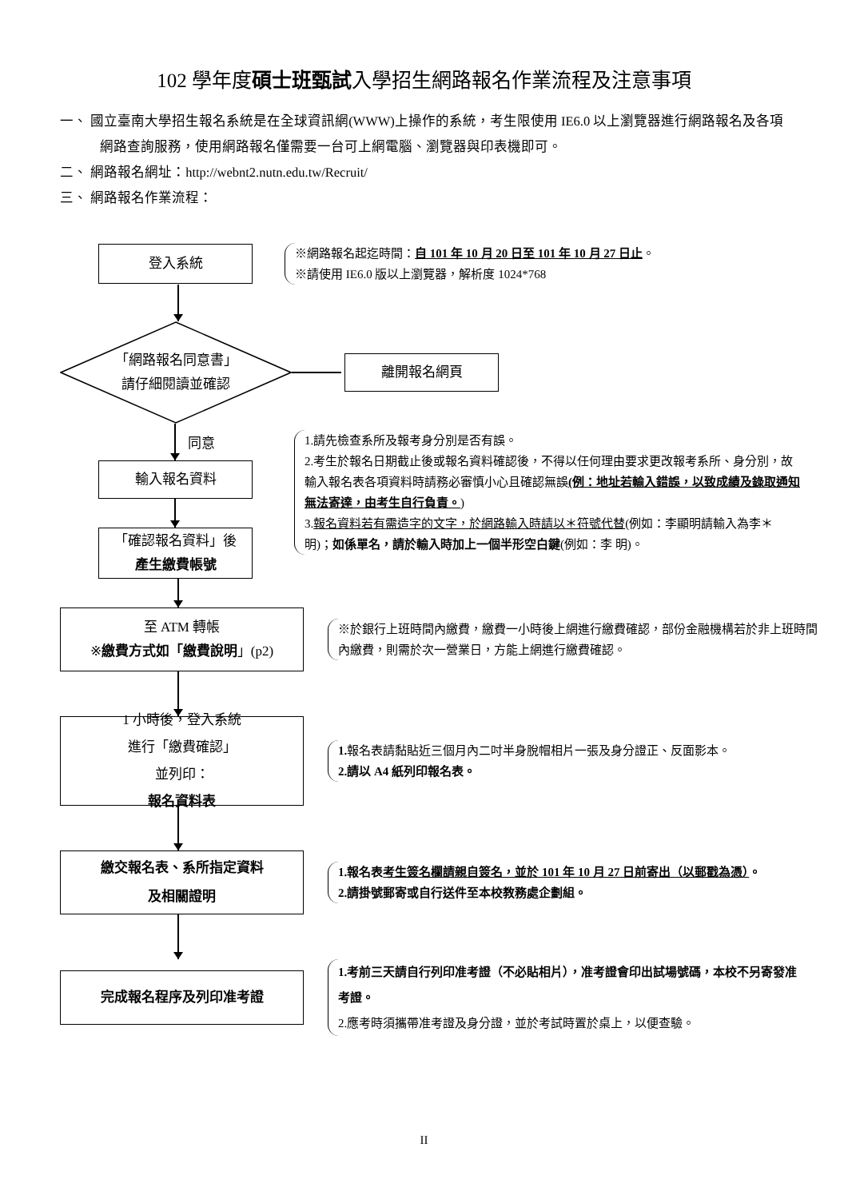102 學年度碩士班甄試入學招生網路報名作業流程及注意事項
一、 國立臺南大學招生報名系統是在全球資訊網(WWW)上操作的系統，考生限使用 IE6.0 以上瀏覽器進行網路報名及各項網路查詢服務，使用網路報名僅需要一台可上網電腦、瀏覽器與印表機即可。
二、 網路報名網址：http://webnt2.nutn.edu.tw/Recruit/
三、 網路報名作業流程：
登入系統
※網路報名起迄時間：自 101 年 10 月 20 日至 101 年 10 月 27 日止。
※請使用 IE6.0 版以上瀏覽器，解析度 1024*768
「網路報名同意書」
請仔細閱讀並確認
離開報名網頁
同意
輸入報名資料
「確認報名資料」後
產生繳費帳號
1.請先檢查系所及報考身分別是否有誤。
2.考生於報名日期截止後或報名資料確認後，不得以任何理由要求更改報考系所、身分別，故輸入報名表各項資料時請務必審慎小心且確認無誤(例：地址若輸入錯誤，以致成績及錄取通知無法寄達，由考生自行負責。)
3.報名資料若有需造字的文字，於網路輸入時請以＊符號代替(例如：李顯明請輸入為李＊明)；如係單名，請於輸入時加上一個半形空白鍵(例如：李 明)。
至 ATM 轉帳
※繳費方式如「繳費說明」(p2)
※於銀行上班時間內繳費，繳費一小時後上網進行繳費確認，部份金融機構若於非上班時間內繳費，則需於次一營業日，方能上網進行繳費確認。
1 小時後，登入系統
進行「繳費確認」
並列印：
報名資料表
1. 報名表請黏貼近三個月內二吋半身脫帽相片一張及身分證正、反面影本。
2.請以 A4 紙列印報名表。
繳交報名表、系所指定資料
及相關證明
1.報名表考生簽名欄請親自簽名，並於 101 年 10 月 27 日前寄出（以郵戳為憑）。
2.請掛號郵寄或自行送件至本校教務處企劃組。
完成報名程序及列印准考證
1.考前三天請自行列印准考證（不必貼相片），准考證會印出試場號碼，本校不另寄發准考證。
2.應考時須攜帶准考證及身分證，並於考試時置於桌上，以便查驗。
II